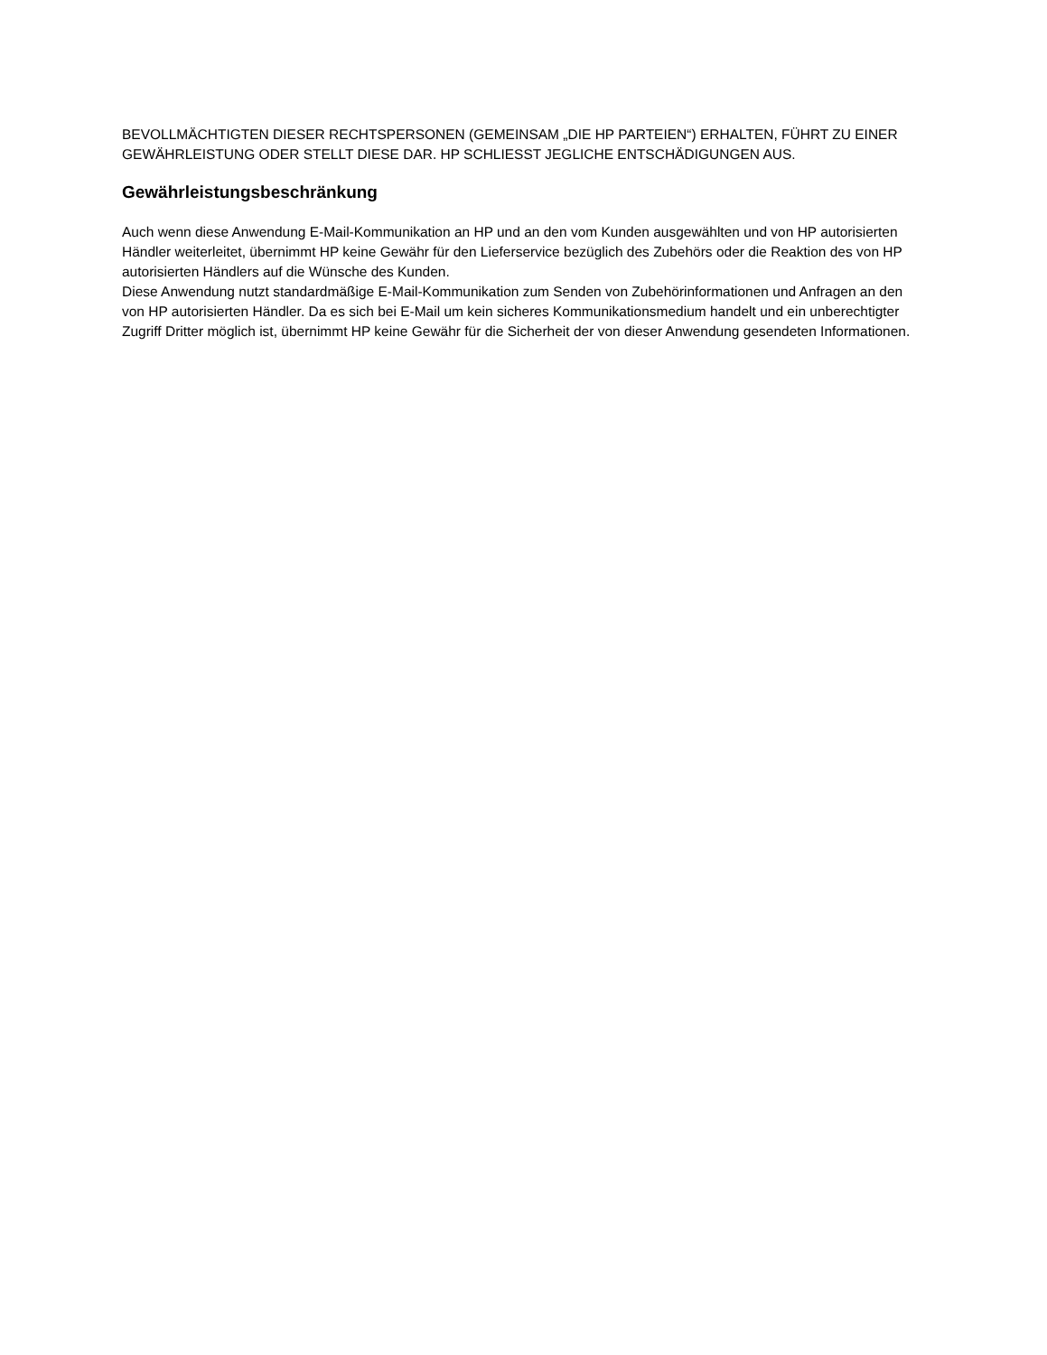BEVOLLMÄCHTIGTEN DIESER RECHTSPERSONEN (GEMEINSAM „DIE HP PARTEIEN“) ERHALTEN, FÜHRT ZU EINER GEWÄHRLEISTUNG ODER STELLT DIESE DAR. HP SCHLIESST JEGLICHE ENTSCHÄDIGUNGEN AUS.
Gewährleistungsbeschränkung
Auch wenn diese Anwendung E-Mail-Kommunikation an HP und an den vom Kunden ausgewählten und von HP autorisierten Händler weiterleitet, übernimmt HP keine Gewähr für den Lieferservice bezüglich des Zubehörs oder die Reaktion des von HP autorisierten Händlers auf die Wünsche des Kunden.
Diese Anwendung nutzt standardmäßige E-Mail-Kommunikation zum Senden von Zubehörinformationen und Anfragen an den von HP autorisierten Händler. Da es sich bei E-Mail um kein sicheres Kommunikationsmedium handelt und ein unberechtigter Zugriff Dritter möglich ist, übernimmt HP keine Gewähr für die Sicherheit der von dieser Anwendung gesendeten Informationen.